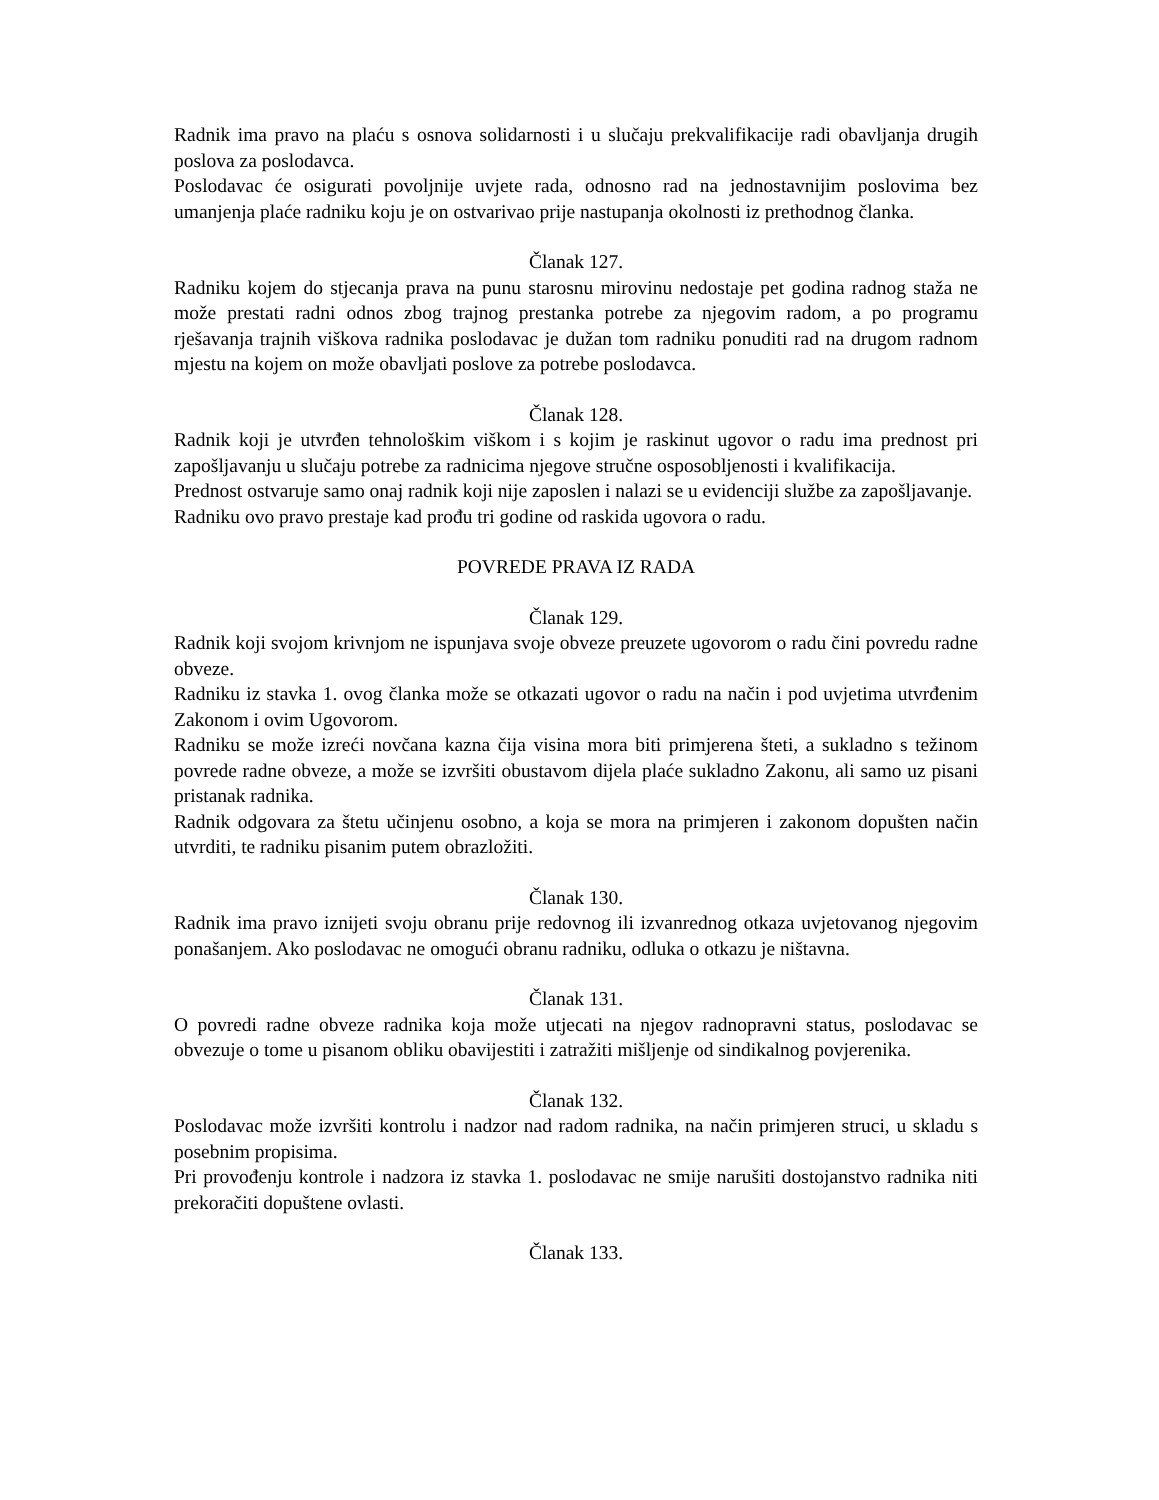Radnik ima pravo na plaću s osnova solidarnosti i u slučaju prekvalifikacije radi obavljanja drugih poslova za poslodavca.
Poslodavac će osigurati povoljnije uvjete rada, odnosno rad na jednostavnijim poslovima bez umanjenja plaće radniku koju je on ostvarivao prije nastupanja okolnosti iz prethodnog članka.
Članak 127.
Radniku kojem do stjecanja prava na punu starosnu mirovinu nedostaje pet godina radnog staža ne može prestati radni odnos zbog trajnog prestanka potrebe za njegovim radom, a po programu rješavanja trajnih viškova radnika poslodavac je dužan tom radniku ponuditi rad na drugom radnom mjestu na kojem on može obavljati poslove za potrebe poslodavca.
Članak 128.
Radnik koji je utvrđen tehnološkim viškom i s kojim je raskinut ugovor o radu ima prednost pri zapošljavanju u slučaju potrebe za radnicima njegove stručne osposobljenosti i kvalifikacija.
Prednost ostvaruje samo onaj radnik koji nije zaposlen i nalazi se u evidenciji službe za zapošljavanje.
Radniku ovo pravo prestaje kad prođu tri godine od raskida ugovora o radu.
POVREDE PRAVA IZ RADA
Članak 129.
Radnik koji svojom krivnjom ne ispunjava svoje obveze preuzete ugovorom o radu čini povredu radne obveze.
Radniku iz stavka 1. ovog članka može se otkazati ugovor o radu na način i pod uvjetima utvrđenim Zakonom i ovim Ugovorom.
Radniku se može izreći novčana kazna čija visina mora biti primjerena šteti, a sukladno s težinom povrede radne obveze, a može se izvršiti obustavom dijela plaće sukladno Zakonu, ali samo uz pisani pristanak radnika.
Radnik odgovara za štetu učinjenu osobno, a koja se mora na primjeren i zakonom dopušten način utvrditi, te radniku pisanim putem obrazložiti.
Članak 130.
Radnik ima pravo iznijeti svoju obranu prije redovnog ili izvanrednog otkaza uvjetovanog njegovim ponašanjem. Ako poslodavac ne omogući obranu radniku, odluka o otkazu je ništavna.
Članak 131.
O povredi radne obveze radnika koja može utjecati na njegov radnopravni status, poslodavac se obvezuje o tome u pisanom obliku obavijestiti i zatražiti mišljenje od sindikalnog povjerenika.
Članak 132.
Poslodavac može izvršiti kontrolu i nadzor nad radom radnika, na način primjeren struci, u skladu s posebnim propisima.
Pri provođenju kontrole i nadzora iz stavka 1. poslodavac ne smije narušiti dostojanstvo radnika niti prekoračiti dopuštene ovlasti.
Članak 133.